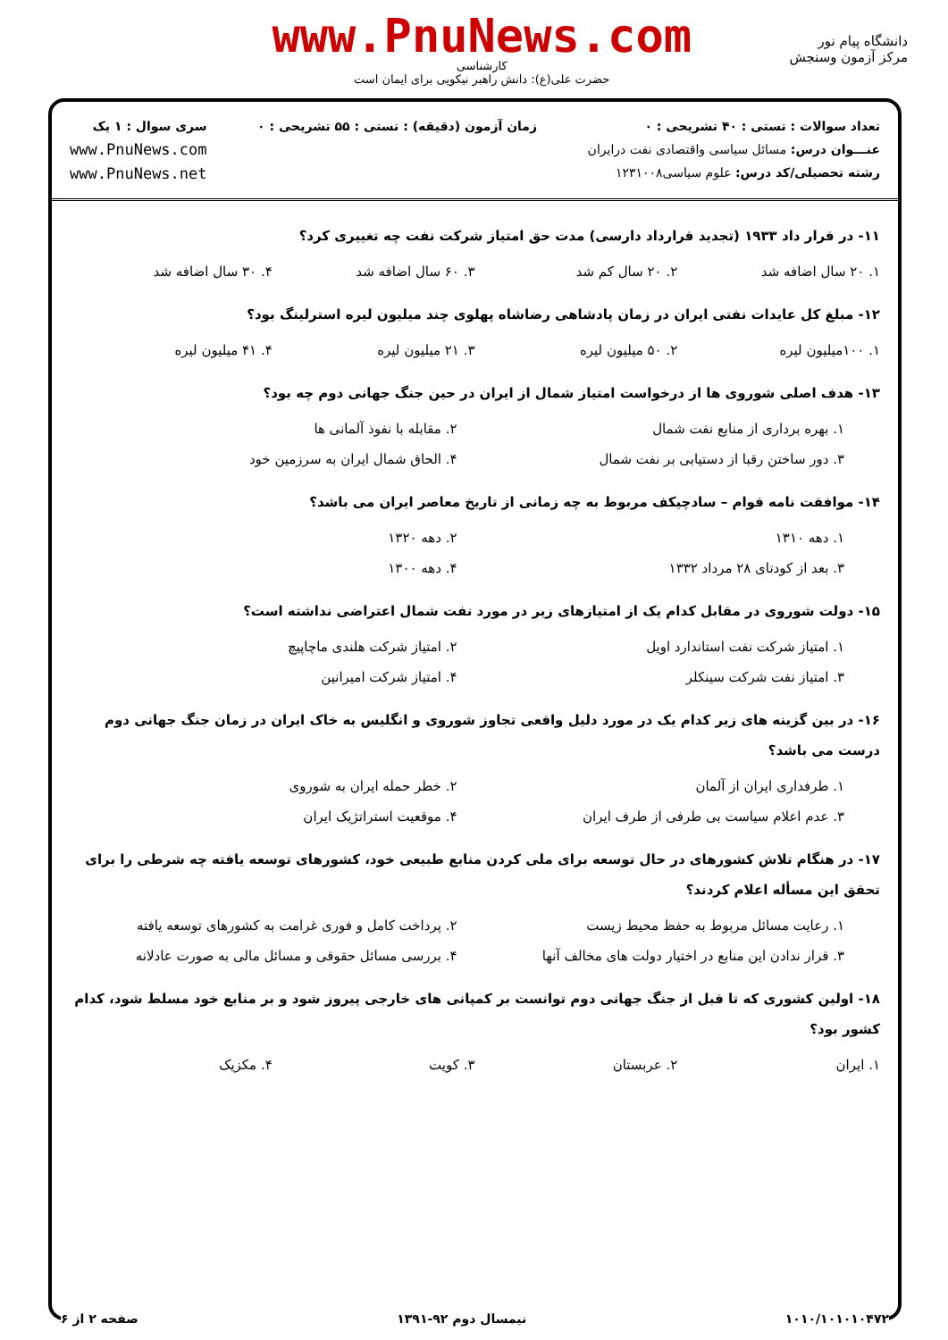دانشگاه پیام نور
مرکز آزمون وسنجش
www.PnuNews.com
کارشناسی
حضرت علی(ع): دانش راهبر نیکویی برای ایمان است
تعداد سوالات : تستی : ۴۰ تشریحی : ۰
عنـــوان درس: مسائل سیاسی واقتصادی نفت درایران
رشته تحصیلی/کد درس: علوم سیاسی۱۲۳۱۰۰۸
زمان آزمون (دقیقه) : تستی : ۵۵ تشریحی : ۰
سری سوال : ۱ یک
www.PnuNews.com
www.PnuNews.net
۱۱- در قرار داد ۱۹۳۳ (تجدید قرارداد دارسی) مدت حق امتیاز شرکت نفت چه تغییری کرد؟
۱. ۲۰ سال اضافه شد ۲. ۲۰ سال کم شد ۳. ۶۰ سال اضافه شد ۴. ۳۰ سال اضافه شد
۱۲- مبلغ کل عایدات نفتی ایران در زمان پادشاهی رضاشاه پهلوی چند میلیون لیره استرلینگ بود؟
۱. ۱۰۰میلیون لیره ۲. ۵۰ میلیون لیره ۳. ۲۱ میلیون لیره ۴. ۴۱ میلیون لیره
۱۳- هدف اصلی شوروی ها از درخواست امتیاز شمال از ایران در حین جنگ جهانی دوم چه بود؟
۱. بهره برداری از منابع نفت شمال ۲. مقابله با نفوذ آلمانی ها ۳. دور ساختن رقبا از دستیابی بر نفت شمال ۴. الحاق شمال ایران به سرزمین خود
۱۴- موافقت نامه قوام – سادچیکف مربوط به چه زمانی از تاریخ معاصر ایران می باشد؟
۱. دهه ۱۳۱۰ ۲. دهه ۱۳۲۰ ۳. بعد از کودتای ۲۸ مرداد ۱۳۳۲ ۴. دهه ۱۳۰۰
۱۵- دولت شوروی در مقابل کدام یک از امتیازهای زیر در مورد نفت شمال اعتراضی نداشته است؟
۱. امتیاز شرکت نفت استاندارد اویل ۲. امتیاز شرکت هلندی ماچاپیچ ۳. امتیاز نفت شرکت سینکلر ۴. امتیاز شرکت امیرانین
۱۶- در بین گزینه های زیر کدام یک در مورد دلیل واقعی تجاوز شوروی و انگلیس به خاک ایران در زمان جنگ جهانی دوم درست می باشد؟
۱. طرفداری ایران از آلمان ۲. خطر حمله ایران به شوروی ۳. عدم اعلام سیاست بی طرفی از طرف ایران ۴. موقعیت استراتژیک ایران
۱۷- در هنگام تلاش کشورهای در حال توسعه برای ملی کردن منابع طبیعی خود، کشورهای توسعه یافته چه شرطی را برای تحقق این مسأله اعلام کردند؟
۱. رعایت مسائل مربوط به حفظ محیط زیست ۲. پرداخت کامل و فوری غرامت به کشورهای توسعه یافته ۳. قرار ندادن این منابع در اختیار دولت های مخالف آنها ۴. بررسی مسائل حقوقی و مسائل مالی به صورت عادلانه
۱۸- اولین کشوری که تا قبل از جنگ جهانی دوم توانست بر کمپانی های خارجی پیروز شود و بر منابع خود مسلط شود، کدام کشور بود؟
۱. ایران ۲. عربستان ۳. کویت ۴. مکزیک
۱۰۱۰/۱۰۱۰۱۰۴۷۲ نیمسال دوم ۹۲-۱۳۹۱ صفحه ۲ از ۶